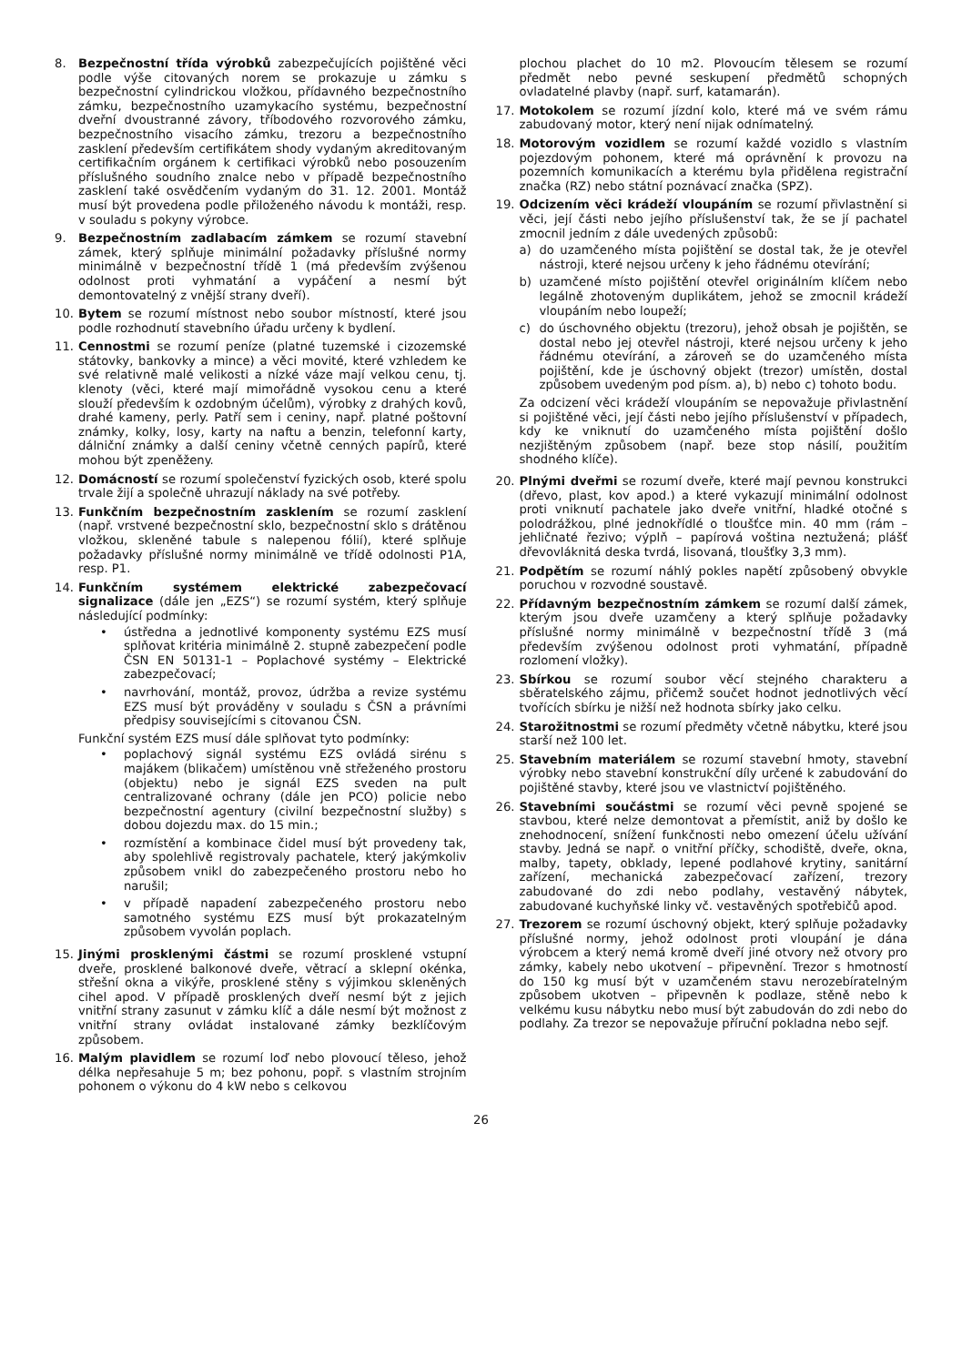8. Bezpečnostní třída výrobků zabezpečujících pojištěné věci podle výše citovaných norem se prokazuje u zámku s bezpečnostní cylindrickou vložkou, přídavného bezpečnostního zámku, bezpečnostního uzamykacího systému, bezpečnostní dveřní dvoustranné závory, tříbodového rozvorového zámku, bezpečnostního visacího zámku, trezoru a bezpečnostního zasklení především certifikátem shody vydaným akreditovaným certifikačním orgánem k certifikaci výrobků nebo posouzením příslušného soudního znalce nebo v případě bezpečnostního zasklení také osvědčením vydaným do 31. 12. 2001. Montáž musí být provedena podle přiloženého návodu k montáži, resp. v souladu s pokyny výrobce.
9. Bezpečnostním zadlabacím zámkem se rozumí stavební zámek, který splňuje minimální požadavky příslušné normy minimálně v bezpečnostní třídě 1 (má především zvýšenou odolnost proti vyhmatání a vypáčení a nesmí být demontovatelný z vnější strany dveří).
10. Bytem se rozumí místnost nebo soubor místností, které jsou podle rozhodnutí stavebního úřadu určeny k bydlení.
11. Cennostmi se rozumí peníze (platné tuzemské i cizozemské státovky, bankovky a mince) a věci movité, které vzhledem ke své relativně malé velikosti a nízké váze mají velkou cenu, tj. klenoty (věci, které mají mimořádně vysokou cenu a které slouží především k ozdobným účelům), výrobky z drahých kovů, drahé kameny, perly. Patří sem i ceniny, např. platné poštovní známky, kolky, losy, karty na naftu a benzin, telefonní karty, dálniční známky a další ceniny včetně cenných papírů, které mohou být zpeněženy.
12. Domácností se rozumí společenství fyzických osob, které spolu trvale žijí a společně uhrazují náklady na své potřeby.
13. Funkčním bezpečnostním zasklením se rozumí zasklení (např. vrstvené bezpečnostní sklo, bezpečnostní sklo s drátěnou vložkou, skleněné tabule s nalepenou fólií), které splňuje požadavky příslušné normy minimálně ve třídě odolnosti P1A, resp. P1.
14. Funkčním systémem elektrické zabezpečovací signalizace (dále jen „EZS“) se rozumí systém, který splňuje následující podmínky:
• ústředna a jednotlivé komponenty systému EZS musí splňovat kritéria minimálně 2. stupně zabezpečení podle ČSN EN 50131-1 – Poplachové systémy – Elektrické zabezpečovací;
• navrhování, montáž, provoz, údržba a revize systému EZS musí být prováděny v souladu s ČSN a právními předpisy souvisejícími s citovanou ČSN.
Funkční systém EZS musí dále splňovat tyto podmínky:
• poplachový signál systému EZS ovládá sirénu s majákem (blikačem) umístěnou vně střeženého prostoru (objektu) nebo je signál EZS sveden na pult centralizované ochrany (dále jen PCO) policie nebo bezpečnostní agentury (civilní bezpečnostní služby) s dobou dojezdu max. do 15 min.;
• rozmístění a kombinace čidel musí být provedeny tak, aby spolehlivě registrovaly pachatele, který jakýmkoliv způsobem vnikl do zabezpečeného prostoru nebo ho narušil;
• v případě napadení zabezpečeného prostoru nebo samotného systému EZS musí být prokazatelným způsobem vyvolán poplach.
15. Jinými prosklenými částmi se rozumí prosklené vstupní dveře, prosklené balkonové dveře, větrací a sklepní okénka, střešní okna a vikýře, prosklené stěny s výjimkou skleněných cihel apod. V případě prosklených dveří nesmí být z jejich vnitřní strany zasunut v zámku klíč a dále nesmí být možnost z vnitřní strany ovládat instalované zámky bezklíčovým způsobem.
16. Malým plavidlem se rozumí loď nebo plovoucí těleso, jehož délka nepřesahuje 5 m; bez pohonu, popř. s vlastním strojním pohonem o výkonu do 4 kW nebo s celkovou
plochou plachet do 10 m2. Plovoucím tělesem se rozumí předmět nebo pevné seskupení předmětů schopných ovladatelné plavby (např. surf, katamarán).
17. Motokolem se rozumí jízdní kolo, které má ve svém rámu zabudovaný motor, který není nijak odnímatelný.
18. Motorovým vozidlem se rozumí každé vozidlo s vlastním pojezdovým pohonem, které má oprávnění k provozu na pozemních komunikacích a kterému byla přidělena registrační značka (RZ) nebo státní poznávací značka (SPZ).
19. Odcizením věci krádeží vloupáním se rozumí přivlastnění si věci, její části nebo jejího příslušenství tak, že se jí pachatel zmocnil jedním z dále uvedených způsobů:
a) do uzamčeného místa pojištění se dostal tak, že je otevřel nástroji, které nejsou určeny k jeho řádnému otevírání;
b) uzamčené místo pojištění otevřel originálním klíčem nebo legálně zhotoveným duplikátem, jehož se zmocnil krádeží vloupáním nebo loupeží;
c) do úschovného objektu (trezoru), jehož obsah je pojištěn, se dostal nebo jej otevřel nástroji, které nejsou určeny k jeho řádnému otevírání, a zároveň se do uzamčeného místa pojištění, kde je úschovný objekt (trezor) umístěn, dostal způsobem uvedeným pod písm. a), b) nebo c) tohoto bodu.
Za odcizení věci krádeží vloupáním se nepovažuje přivlastnění si pojištěné věci, její části nebo jejího příslušenství v případech, kdy ke vniknutí do uzamčeného místa pojištění došlo nezjištěným způsobem (např. beze stop násilí, použitím shodného klíče).
20. Plnými dveřmi se rozumí dveře, které mají pevnou konstrukci (dřevo, plast, kov apod.) a které vykazují minimální odolnost proti vniknutí pachatele jako dveře vnitřní, hladké otočné s polodrážkou, plné jednokřídlé o tloušťce min. 40 mm (rám – jehličnaté řezivo; výplň – papírová voština neztužená; plášť dřevovláknitá deska tvrdá, lisovaná, tloušťky 3,3 mm).
21. Podpětím se rozumí náhlý pokles napětí způsobený obvykle poruchou v rozvodné soustavě.
22. Přídavným bezpečnostním zámkem se rozumí další zámek, kterým jsou dveře uzamčeny a který splňuje požadavky příslušné normy minimálně v bezpečnostní třídě 3 (má především zvýšenou odolnost proti vyhmatání, případně rozlomení vložky).
23. Sbírkou se rozumí soubor věcí stejného charakteru a sběratelského zájmu, přičemž součet hodnot jednotlivých věcí tvořících sbírku je nižší než hodnota sbírky jako celku.
24. Starožitnostmi se rozumí předměty včetně nábytku, které jsou starší než 100 let.
25. Stavebním materiálem se rozumí stavební hmoty, stavební výrobky nebo stavební konstrukční díly určené k zabudování do pojištěné stavby, které jsou ve vlastnictví pojištěného.
26. Stavebními součástmi se rozumí věci pevně spojené se stavbou, které nelze demontovat a přemístit, aniž by došlo ke znehodnocení, snížení funkčnosti nebo omezení účelu užívání stavby. Jedná se např. o vnitřní příčky, schodiště, dveře, okna, malby, tapety, obklady, lepené podlahové krytiny, sanitární zařízení, mechanická zabezpečovací zařízení, trezory zabudované do zdi nebo podlahy, vestavěný nábytek, zabudované kuchyňské linky vč. vestavěných spotřebičů apod.
27. Trezorem se rozumí úschovný objekt, který splňuje požadavky příslušné normy, jehož odolnost proti vloupání je dána výrobcem a který nemá kromě dveří jiné otvory než otvory pro zámky, kabely nebo ukotvení – připevnění. Trezor s hmotností do 150 kg musí být v uzamčeném stavu nerozebíratelným způsobem ukotven – připevněn k podlaze, stěně nebo k velkému kusu nábytku nebo musí být zabudován do zdi nebo do podlahy. Za trezor se nepovažuje příruční pokladna nebo sejf.
26